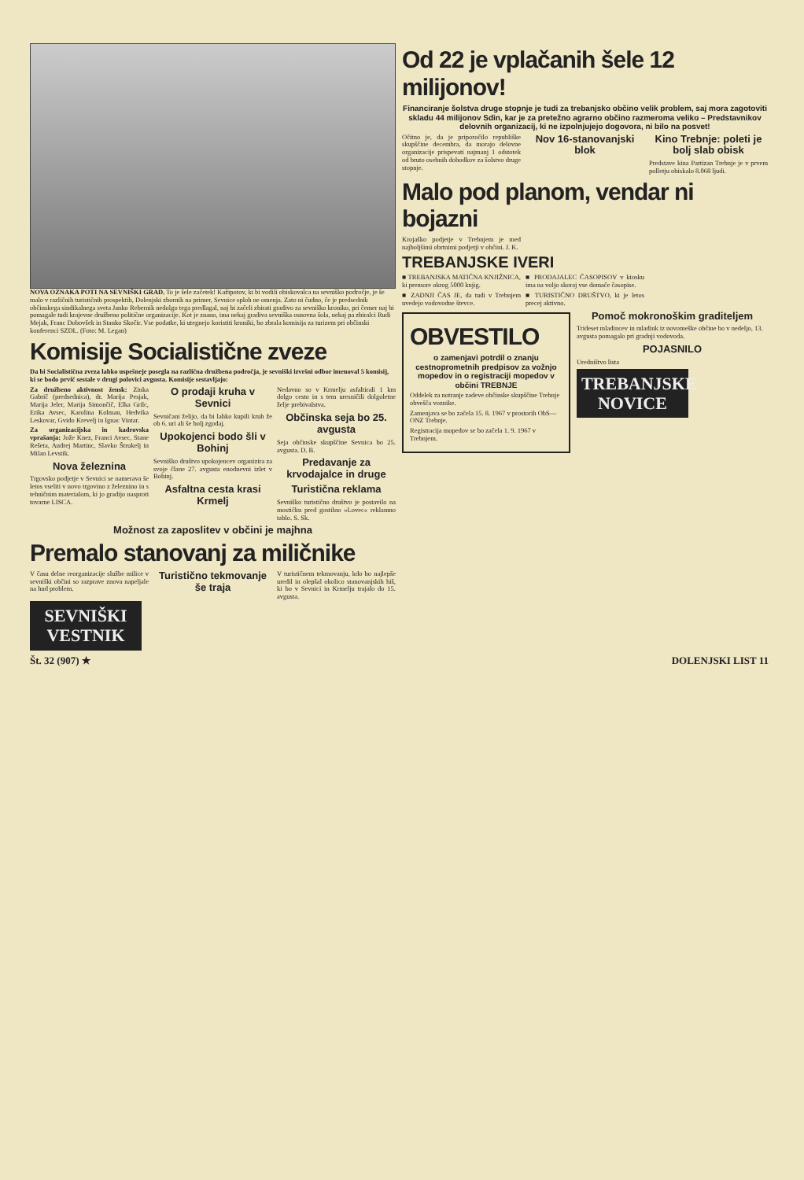NOVA OZNAKA POTI NA SEVNIŠKI GRAD. To je šele začetek! Kažipotov, ki bi vodili obiskovalca na sevniško področje, je še malo v različnih turističnih prospektih, Dolenjski zbornik na primer, Sevnice sploh ne omenja. Zato ni čudno, če je predsednik občinskega sindikalnega sveta Janko Rebernik nedolgo tega predlagal, naj bi začeli zbirati gradivo za sevniško kroniko, pri čemer naj bi pomagale tudi krajevne družbeno politične organizacije. Kot je znano, ima nekaj gradiva sevniška osnovna šola, nekaj pa zbiralci Rudi Mejak, Franc Dobovšek in Stanko Skočir. Vse podatke, ki utegnejo koristiti kroniki, bo zbrala komisija za turizem pri občinski konferenci SZDL. (Foto: M. Legan)
Komisije Socialistične zveze
Da bi Socialistična zveza lahko uspešneje posegla na različna družbena področja, je sevniški izvršni odbor imenoval 5 komisij, ki se bodo prvič sestale v drugi polovici avgusta. Komisije sestavljajo:
Za družbeno aktivnost žensk: Zinka Gabrič (predsednica), dr. Marija Pesjak, Marija Jeler, Marija Simončič, Elka Grilc, Erika Avsec, Karolina Kolman, Hedvika Leskovar, Gvido Krevelj in Ignac Vintar.
Za organizacijska in kadrovska vprašanja: Jože Knez, Franci Avsec, Stane Rešeta, Andrej Martinc, Slavko Štrukelj in Milan Levstik.
Nova železnina
Trgovsko podjetje v Sevnici se namerava še letos vseliti v novo trgovino z železnino in s tehničnim materialom, ki jo gradijo nasproti tovarne LISCA.
O prodaji kruha v Sevnici
Sevničani želijo, da bi lahko kupili kruh že ob 6. uri ali še bolj zgodaj.
Upokojenci bodo šli v Bohinj
Sevniško društvo upokojencev organizira za svoje člane 27. avgusta enodnevni izlet v Bohinj.
Asfaltna cesta krasi Krmelj
Nedavno so v Krmelju asfaltirali 1 km dolgo cesto in s tem uresničili dolgoletne želje prebivalstva.
Občinska seja bo 25. avgusta
Seja občinske skupščine Sevnica bo 25. avgusta. D. B.
Predavanje za krvodajalce in druge
Turistična reklama
Sevniško turistično društvo je postavilo na mostičku pred gostilno »Lovec« reklamno tablo. S. Sk.
Možnost za zaposlitev v občini je majhna
Premalo stanovanj za miličnike
V času delne reorganizacije službe milice v sevniški občini so razprave znova napeljale na hud problem.
Turistično tekmovanje še traja
V turističnem tekmovanju, kdo bo najlepše uredil in olepšal okolico stanovanjskih hiš, ki bo v Sevnici in Krmelju trajalo do 15. avgusta.
SEVNIŠKI VESTNIK
Od 22 je vplačanih šele 12 milijonov!
Financiranje šolstva druge stopnje je tudi za trebanjsko občino velik problem, saj mora zagotoviti skladu 44 milijonov Sdin, kar je za pretežno agrarno občino razmeroma veliko – Predstavnikov delovnih organizacij, ki ne izpolnjujejo dogovora, ni bilo na posvet!
Očitno je, da je priporočilo republiške skupščine decembra, da morajo delovne organizacije prispevati najmanj 1 odstotek od bruto osebnih dohodkov za šolstvo druge stopnje.
Nov 16-stanovanjski blok
Kino Trebnje: poleti je bolj slab obisk
Predstave kina Partizan Trebnje je v prvem polletju obiskalo 8.068 ljudi.
Malo pod planom, vendar ni bojazni
Krojaško podjetje v Trebnjem je med najboljšimi obrtnimi podjetji v občini. J. K.
TREBANJSKE IVERI
■ TREBANJSKA MATIČNA KNJIŽNICA, ki premore okrog 5000 knjig.
■ ZADNJI ČAS JE, da tudi v Trebnjem uvedejo vodovodne števce.
■ PRODAJALEC ČASOPISOV v kiosku ima na voljo skoraj vse domače časopise.
■ TURISTIČNO DRUŠTVO, ki je letos precej aktivno.
OBVESTILO
o zamenjavi potrdil o znanju cestnoprometnih predpisov za vožnjo mopedov in o registraciji mopedov v občini TREBNJE
Oddelek za notranje zadeve občinske skupščine Trebnje obvešča voznike.
Zamenjava se bo začela 15. 8. 1967 v prostorih ObS—ONZ Trebnje.
Registracija mopedov se bo začela 1. 9. 1967 v Trebnjem.
Pomoč mokronoškim graditeljem
Trideset mladincev in mladink iz novomeške občine bo v nedeljo, 13. avgusta pomagalo pri gradnji vodovoda.
POJASNILO
Uredništvo lista
TREBANJSKE NOVICE
Št. 32 (907) ★ DOLENJSKI LIST 11